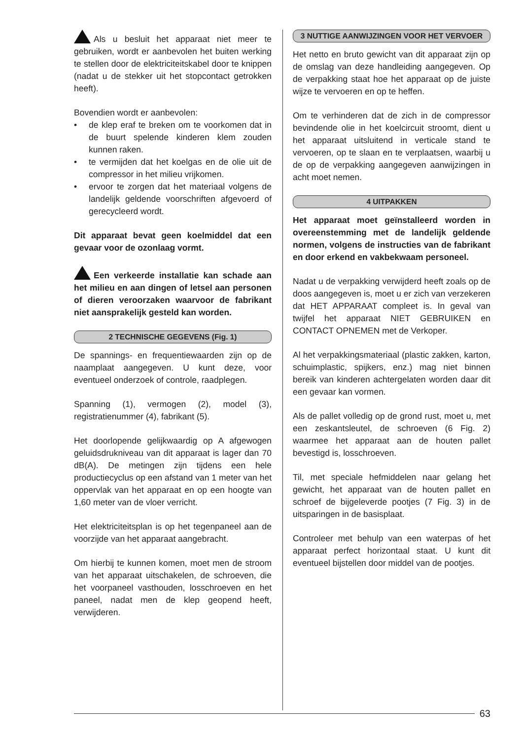Als u besluit het apparaat niet meer te gebruiken, wordt er aanbevolen het buiten werking te stellen door de elektriciteitskabel door te knippen (nadat u de stekker uit het stopcontact getrokken heeft).
Bovendien wordt er aanbevolen:
• de klep eraf te breken om te voorkomen dat in de buurt spelende kinderen klem zouden kunnen raken.
• te vermijden dat het koelgas en de olie uit de compressor in het milieu vrijkomen.
• ervoor te zorgen dat het materiaal volgens de landelijk geldende voorschriften afgevoerd of gerecycleerd wordt.
Dit apparaat bevat geen koelmiddel dat een gevaar voor de ozonlaag vormt.
Een verkeerde installatie kan schade aan het milieu en aan dingen of letsel aan personen of dieren veroorzaken waarvoor de fabrikant niet aansprakelijk gesteld kan worden.
2 TECHNISCHE GEGEVENS (Fig. 1)
De spannings- en frequentiewaarden zijn op de naamplaat aangegeven. U kunt deze, voor eventueel onderzoek of controle, raadplegen.
Spanning (1), vermogen (2), model (3), registratienummer (4), fabrikant (5).
Het doorlopende gelijkwaardig op A afgewogen geluidsdrukniveau van dit apparaat is lager dan 70 dB(A). De metingen zijn tijdens een hele productiecyclus op een afstand van 1 meter van het oppervlak van het apparaat en op een hoogte van 1,60 meter van de vloer verricht.
Het elektriciteitsplan is op het tegenpaneel aan de voorzijde van het apparaat aangebracht.
Om hierbij te kunnen komen, moet men de stroom van het apparaat uitschakelen, de schroeven, die het voorpaneel vasthouden, losschroeven en het paneel, nadat men de klep geopend heeft, verwijderen.
3 NUTTIGE AANWIJZINGEN VOOR HET VERVOER
Het netto en bruto gewicht van dit apparaat zijn op de omslag van deze handleiding aangegeven. Op de verpakking staat hoe het apparaat op de juiste wijze te vervoeren en op te heffen.
Om te verhinderen dat de zich in de compressor bevindende olie in het koelcircuit stroomt, dient u het apparaat uitsluitend in verticale stand te vervoeren, op te slaan en te verplaatsen, waarbij u de op de verpakking aangegeven aanwijzingen in acht moet nemen.
4 UITPAKKEN
Het apparaat moet geïnstalleerd worden in overeenstemming met de landelijk geldende normen, volgens de instructies van de fabrikant en door erkend en vakbekwaam personeel.
Nadat u de verpakking verwijderd heeft zoals op de doos aangegeven is, moet u er zich van verzekeren dat HET APPARAAT compleet is. In geval van twijfel het apparaat NIET GEBRUIKEN en CONTACT OPNEMEN met de Verkoper.
Al het verpakkingsmateriaal (plastic zakken, karton, schuimplastic, spijkers, enz.) mag niet binnen bereik van kinderen achtergelaten worden daar dit een gevaar kan vormen.
Als de pallet volledig op de grond rust, moet u, met een zeskantsleutel, de schroeven (6 Fig. 2) waarmee het apparaat aan de houten pallet bevestigd is, losschroeven.
Til, met speciale hefmiddelen naar gelang het gewicht, het apparaat van de houten pallet en schroef de bijgeleverde pootjes (7 Fig. 3) in de uitsparingen in de basisplaat.
Controleer met behulp van een waterpas of het apparaat perfect horizontaal staat. U kunt dit eventueel bijstellen door middel van de pootjes.
63